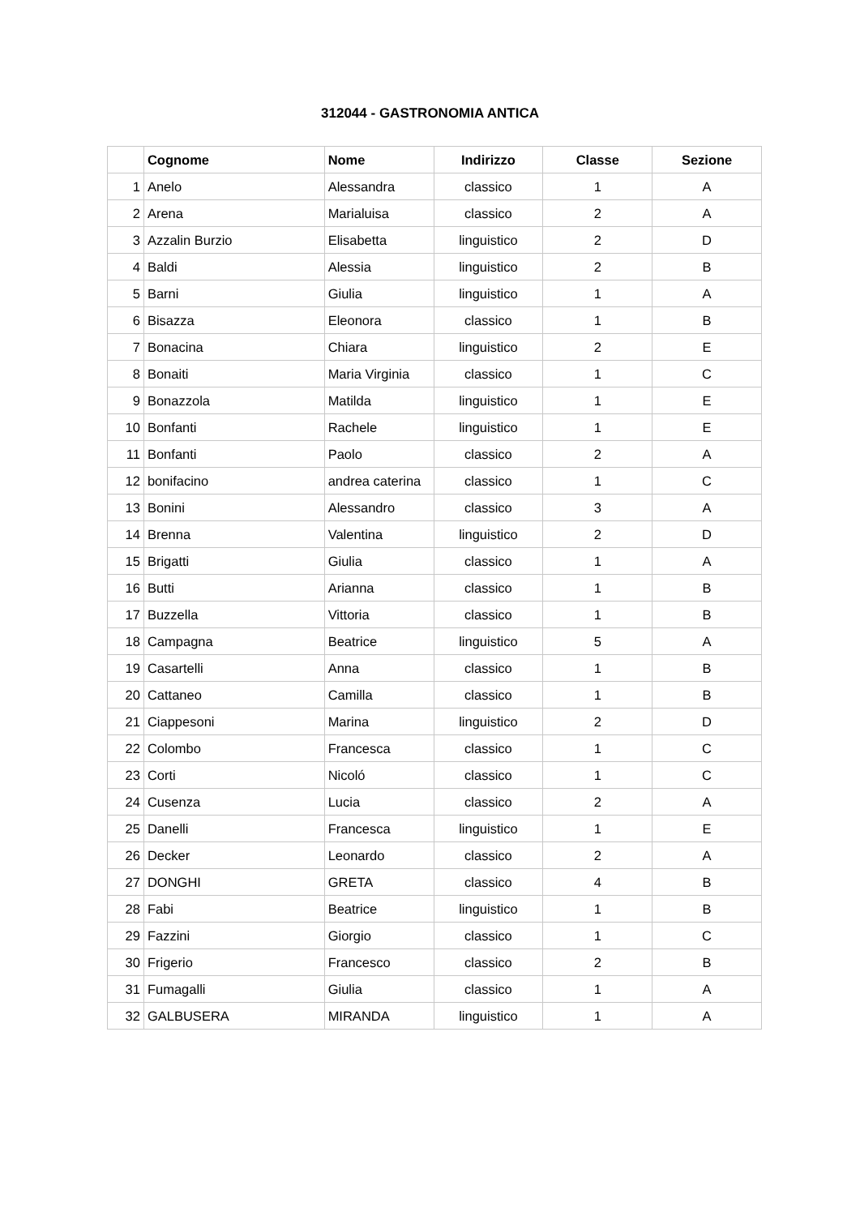312044 - GASTRONOMIA ANTICA
| | Cognome | Nome | Indirizzo | Classe | Sezione |
| --- | --- | --- | --- | --- | --- |
| 1 | Anelo | Alessandra | classico | 1 | A |
| 2 | Arena | Marialuisa | classico | 2 | A |
| 3 | Azzalin Burzio | Elisabetta | linguistico | 2 | D |
| 4 | Baldi | Alessia | linguistico | 2 | B |
| 5 | Barni | Giulia | linguistico | 1 | A |
| 6 | Bisazza | Eleonora | classico | 1 | B |
| 7 | Bonacina | Chiara | linguistico | 2 | E |
| 8 | Bonaiti | Maria Virginia | classico | 1 | C |
| 9 | Bonazzola | Matilda | linguistico | 1 | E |
| 10 | Bonfanti | Rachele | linguistico | 1 | E |
| 11 | Bonfanti | Paolo | classico | 2 | A |
| 12 | bonifacino | andrea caterina | classico | 1 | C |
| 13 | Bonini | Alessandro | classico | 3 | A |
| 14 | Brenna | Valentina | linguistico | 2 | D |
| 15 | Brigatti | Giulia | classico | 1 | A |
| 16 | Butti | Arianna | classico | 1 | B |
| 17 | Buzzella | Vittoria | classico | 1 | B |
| 18 | Campagna | Beatrice | linguistico | 5 | A |
| 19 | Casartelli | Anna | classico | 1 | B |
| 20 | Cattaneo | Camilla | classico | 1 | B |
| 21 | Ciappesoni | Marina | linguistico | 2 | D |
| 22 | Colombo | Francesca | classico | 1 | C |
| 23 | Corti | Nicoló | classico | 1 | C |
| 24 | Cusenza | Lucia | classico | 2 | A |
| 25 | Danelli | Francesca | linguistico | 1 | E |
| 26 | Decker | Leonardo | classico | 2 | A |
| 27 | DONGHI | GRETA | classico | 4 | B |
| 28 | Fabi | Beatrice | linguistico | 1 | B |
| 29 | Fazzini | Giorgio | classico | 1 | C |
| 30 | Frigerio | Francesco | classico | 2 | B |
| 31 | Fumagalli | Giulia | classico | 1 | A |
| 32 | GALBUSERA | MIRANDA | linguistico | 1 | A |